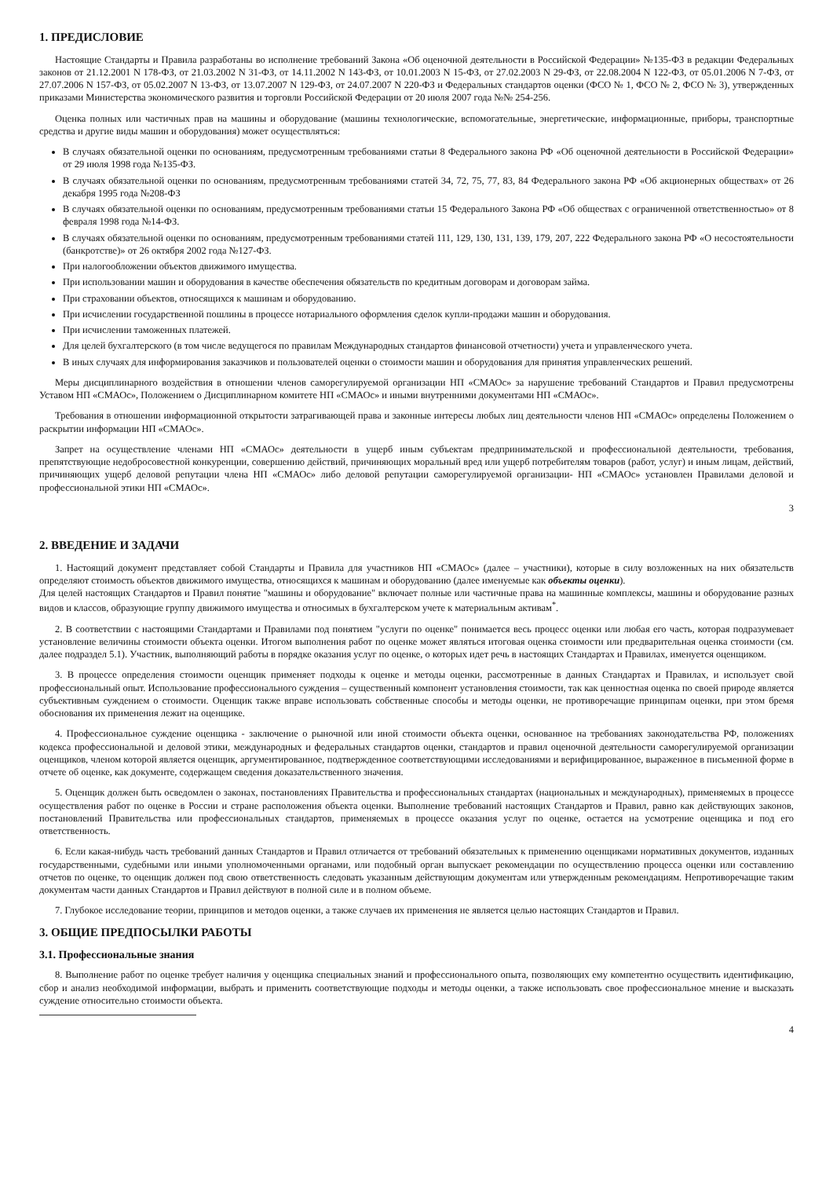1. ПРЕДИСЛОВИЕ
Настоящие Стандарты и Правила разработаны во исполнение требований Закона «Об оценочной деятельности в Российской Федерации» №135-ФЗ в редакции Федеральных законов от 21.12.2001 N 178-ФЗ, от 21.03.2002 N 31-ФЗ, от 14.11.2002 N 143-ФЗ, от 10.01.2003 N 15-ФЗ, от 27.02.2003 N 29-ФЗ, от 22.08.2004 N 122-ФЗ, от 05.01.2006 N 7-ФЗ, от 27.07.2006 N 157-ФЗ, от 05.02.2007 N 13-ФЗ, от 13.07.2007 N 129-ФЗ, от 24.07.2007 N 220-ФЗ и Федеральных стандартов оценки (ФСО № 1, ФСО № 2, ФСО № 3), утвержденных приказами Министерства экономического развития и торговли Российской Федерации от 20 июля 2007 года №№ 254-256.
Оценка полных или частичных прав на машины и оборудование (машины технологические, вспомогательные, энергетические, информационные, приборы, транспортные средства и другие виды машин и оборудования) может осуществляться:
В случаях обязательной оценки по основаниям, предусмотренным требованиями статьи 8 Федерального закона РФ «Об оценочной деятельности в Российской Федерации» от 29 июля 1998 года №135-ФЗ.
В случаях обязательной оценки по основаниям, предусмотренным требованиями статей 34, 72, 75, 77, 83, 84 Федерального закона РФ «Об акционерных обществах» от 26 декабря 1995 года №208-ФЗ
В случаях обязательной оценки по основаниям, предусмотренным требованиями статьи 15 Федерального Закона РФ «Об обществах с ограниченной ответственностью» от 8 февраля 1998 года №14-ФЗ.
В случаях обязательной оценки по основаниям, предусмотренным требованиями статей 111, 129, 130, 131, 139, 179, 207, 222 Федерального закона РФ «О несостоятельности (банкротстве)» от 26 октября 2002 года №127-ФЗ.
При налогообложении объектов движимого имущества.
При использовании машин и оборудования в качестве обеспечения обязательств по кредитным договорам и договорам займа.
При страховании объектов, относящихся к машинам и оборудованию.
При исчислении государственной пошлины в процессе нотариального оформления сделок купли-продажи машин и оборудования.
При исчислении таможенных платежей.
Для целей бухгалтерского (в том числе ведущегося по правилам Международных стандартов финансовой отчетности) учета и управленческого учета.
В иных случаях для информирования заказчиков и пользователей оценки о стоимости машин и оборудования для принятия управленческих решений.
Меры дисциплинарного воздействия в отношении членов саморегулируемой организации НП «СМАОс» за нарушение требований Стандартов и Правил предусмотрены Уставом НП «СМАОс», Положением о Дисциплинарном комитете НП «СМАОс» и иными внутренними документами НП «СМАОс».
Требования в отношении информационной открытости затрагивающей права и законные интересы любых лиц деятельности членов НП «СМАОс» определены Положением о раскрытии информации НП «СМАОс».
Запрет на осуществление членами НП «СМАОс» деятельности в ущерб иным субъектам предпринимательской и профессиональной деятельности, требования, препятствующие недобросовестной конкуренции, совершению действий, причиняющих моральный вред или ущерб потребителям товаров (работ, услуг) и иным лицам, действий, причиняющих ущерб деловой репутации члена НП «СМАОс» либо деловой репутации саморегулируемой организации- НП «СМАОс» установлен Правилами деловой и профессиональной этики НП «СМАОс».
3
2. ВВЕДЕНИЕ И ЗАДАЧИ
1. Настоящий документ представляет собой Стандарты и Правила для участников НП «СМАОс» (далее – участники), которые в силу возложенных на них обязательств определяют стоимость объектов движимого имущества, относящихся к машинам и оборудованию (далее именуемые как объекты оценки).
Для целей настоящих Стандартов и Правил понятие "машины и оборудование" включает полные или частичные права на машинные комплексы, машины и оборудование разных видов и классов, образующие группу движимого имущества и относимых в бухгалтерском учете к материальным активам<sup>*</sup>.
2. В соответствии с настоящими Стандартами и Правилами под понятием "услуги по оценке" понимается весь процесс оценки или любая его часть, которая подразумевает установление величины стоимости объекта оценки. Итогом выполнения работ по оценке может являться итоговая оценка стоимости или предварительная оценка стоимости (см. далее подраздел 5.1). Участник, выполняющий работы в порядке оказания услуг по оценке, о которых идет речь в настоящих Стандартах и Правилах, именуется оценщиком.
3. В процессе определения стоимости оценщик применяет подходы к оценке и методы оценки, рассмотренные в данных Стандартах и Правилах, и использует свой профессиональный опыт. Использование профессионального суждения – существенный компонент установления стоимости, так как ценностная оценка по своей природе является субъективным суждением о стоимости. Оценщик также вправе использовать собственные способы и методы оценки, не противоречащие принципам оценки, при этом бремя обоснования их применения лежит на оценщике.
4. Профессиональное суждение оценщика - заключение о рыночной или иной стоимости объекта оценки, основанное на требованиях законодательства РФ, положениях кодекса профессиональной и деловой этики, международных и федеральных стандартов оценки, стандартов и правил оценочной деятельности саморегулируемой организации оценщиков, членом которой является оценщик, аргументированное, подтвержденное соответствующими исследованиями и верифицированное, выраженное в письменной форме в отчете об оценке, как документе, содержащем сведения доказательственного значения.
5. Оценщик должен быть осведомлен о законах, постановлениях Правительства и профессиональных стандартах (национальных и международных), применяемых в процессе осуществления работ по оценке в России и стране расположения объекта оценки. Выполнение требований настоящих Стандартов и Правил, равно как действующих законов, постановлений Правительства или профессиональных стандартов, применяемых в процессе оказания услуг по оценке, остается на усмотрение оценщика и под его ответственность.
6. Если какая-нибудь часть требований данных Стандартов и Правил отличается от требований обязательных к применению оценщиками нормативных документов, изданных государственными, судебными или иными уполномоченными органами, или подобный орган выпускает рекомендации по осуществлению процесса оценки или составлению отчетов по оценке, то оценщик должен под свою ответственность следовать указанным действующим документам или утвержденным рекомендациям. Непротиворечащие таким документам части данных Стандартов и Правил действуют в полной силе и в полном объеме.
7. Глубокое исследование теории, принципов и методов оценки, а также случаев их применения не является целью настоящих Стандартов и Правил.
3. ОБЩИЕ ПРЕДПОСЫЛКИ РАБОТЫ
3.1. Профессиональные знания
8. Выполнение работ по оценке требует наличия у оценщика специальных знаний и профессионального опыта, позволяющих ему компетентно осуществить идентификацию, сбор и анализ необходимой информации, выбрать и применить соответствующие подходы и методы оценки, а также использовать свое профессиональное мнение и высказать суждение относительно стоимости объекта.
4